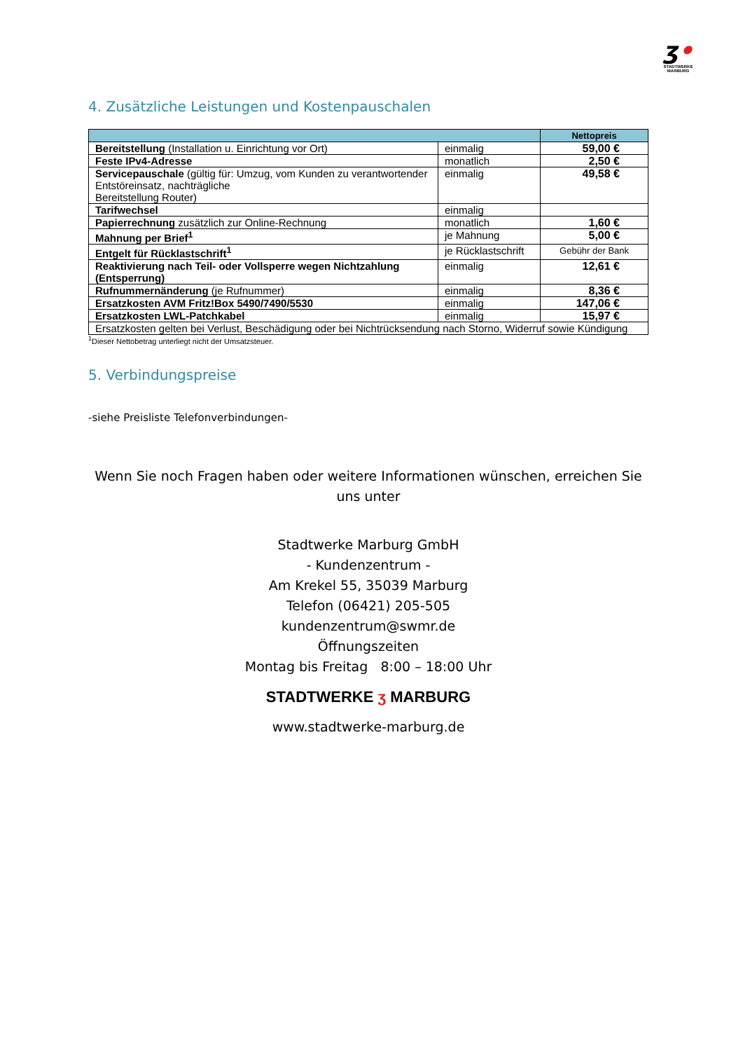ʒ•
STADTWERKE MARBURG
4. Zusätzliche Leistungen und Kostenpauschalen
| | | Nettopreis |
| --- | --- | --- |
| Bereitstellung (Installation u. Einrichtung vor Ort) | einmalig | 59,00 € |
| Feste IPv4-Adresse | monatlich | 2,50 € |
| Servicepauschale (gültig für: Umzug, vom Kunden zu verantwortender Entstöreinsatz, nachträgliche Bereitstellung Router) | einmalig | 49,58 € |
| Tarifwechsel | einmalig | |
| Papierrechnung zusätzlich zur Online-Rechnung | monatlich | 1,60 € |
| Mahnung per Brief<sup>1</sup> | je Mahnung | 5,00 € |
| Entgelt für Rücklastschrift<sup>1</sup> | je Rücklastschrift | Gebühr der Bank |
| Reaktivierung nach Teil- oder Vollsperre wegen Nichtzahlung (Entsperrung) | einmalig | 12,61 € |
| Rufnummernänderung (je Rufnummer) | einmalig | 8,36 € |
| Ersatzkosten AVM Fritz!Box 5490/7490/5530 | einmalig | 147,06 € |
| Ersatzkosten LWL-Patchkabel | einmalig | 15,97 € |
| Ersatzkosten gelten bei Verlust, Beschädigung oder bei Nichtrücksendung nach Storno, Widerruf sowie Kündigung | | |
<sup>1</sup> Dieser Nettobetrag unterliegt nicht der Umsatzsteuer.
5. Verbindungspreise
-siehe Preisliste Telefonverbindungen-
Wenn Sie noch Fragen haben oder weitere Informationen wünschen, erreichen Sie uns unter
Stadtwerke Marburg GmbH
- Kundenzentrum -
Am Krekel 55, 35039 Marburg
Telefon (06421) 205-505
kundenzentrum@swmr.de
Öffnungszeiten
Montag bis Freitag 8:00 – 18:00 Uhr
STADTWERKE ʒ MARBURG
www.stadtwerke-marburg.de